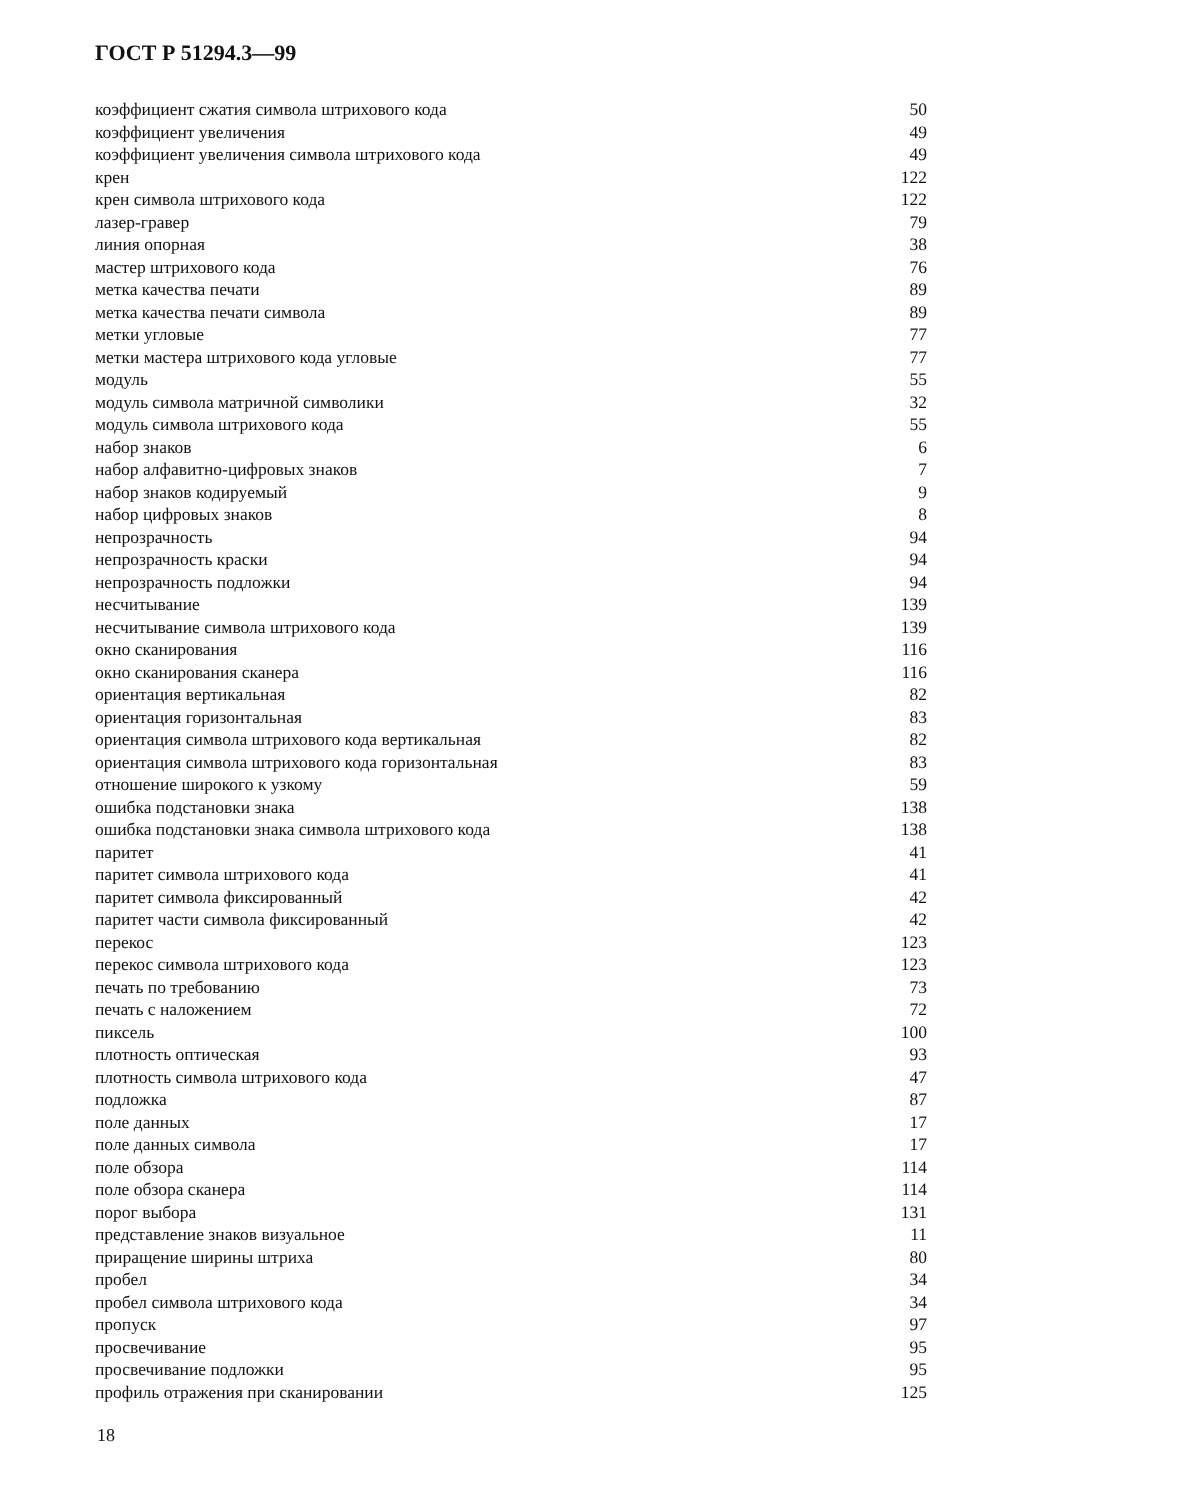ГОСТ Р 51294.3—99
| коэффициент сжатия символа штрихового кода | 50 |
| коэффициент увеличения | 49 |
| коэффициент увеличения символа штрихового кода | 49 |
| крен | 122 |
| крен символа штрихового кода | 122 |
| лазер-гравер | 79 |
| линия опорная | 38 |
| мастер штрихового кода | 76 |
| метка качества печати | 89 |
| метка качества печати символа | 89 |
| метки угловые | 77 |
| метки мастера штрихового кода угловые | 77 |
| модуль | 55 |
| модуль символа матричной символики | 32 |
| модуль символа штрихового кода | 55 |
| набор знаков | 6 |
| набор алфавитно-цифровых знаков | 7 |
| набор знаков кодируемый | 9 |
| набор цифровых знаков | 8 |
| непрозрачность | 94 |
| непрозрачность краски | 94 |
| непрозрачность подложки | 94 |
| несчитывание | 139 |
| несчитывание символа штрихового кода | 139 |
| окно сканирования | 116 |
| окно сканирования сканера | 116 |
| ориентация вертикальная | 82 |
| ориентация горизонтальная | 83 |
| ориентация символа штрихового кода вертикальная | 82 |
| ориентация символа штрихового кода горизонтальная | 83 |
| отношение широкого к узкому | 59 |
| ошибка подстановки знака | 138 |
| ошибка подстановки знака символа штрихового кода | 138 |
| паритет | 41 |
| паритет символа штрихового кода | 41 |
| паритет символа фиксированный | 42 |
| паритет части символа фиксированный | 42 |
| перекос | 123 |
| перекос символа штрихового кода | 123 |
| печать по требованию | 73 |
| печать с наложением | 72 |
| пиксель | 100 |
| плотность оптическая | 93 |
| плотность символа штрихового кода | 47 |
| подложка | 87 |
| поле данных | 17 |
| поле данных символа | 17 |
| поле обзора | 114 |
| поле обзора сканера | 114 |
| порог выбора | 131 |
| представление знаков визуальное | 11 |
| приращение ширины штриха | 80 |
| пробел | 34 |
| пробел символа штрихового кода | 34 |
| пропуск | 97 |
| просвечивание | 95 |
| просвечивание подложки | 95 |
| профиль отражения при сканировании | 125 |
18